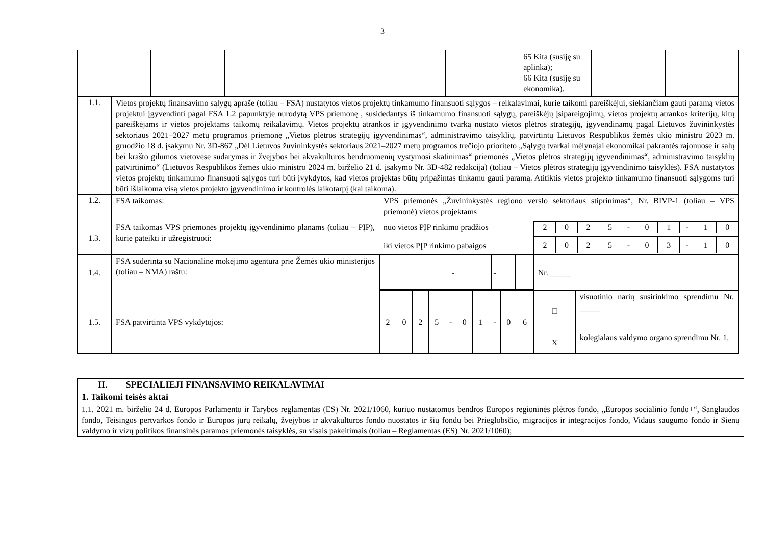3
| | | | | | | 65 Kita (susiję su aplinka); 66 Kita (susiję su ekonomika). | | |
| 1.1. | Vietos projektų finansavimo sąlygų apraše (toliau – FSA) nustatytos vietos projektų tinkamumo finansuoti sąlygos – reikalavimai, kurie taikomi pareiškėjui, siekiančiam gauti paramą vietos projektui įgyvendinti pagal FSA 1.2 papunktyje nurodytą VPS priemonę , susidedantys iš tinkamumo finansuoti sąlygų, pareiškėjų įsipareigojimų, vietos projektų atrankos kriterijų, kitų pareiškėjams ir vietos projektams taikomų reikalavimų. Vietos projektų atrankos ir įgyvendinimo tvarką nustato vietos plėtros strategijų, įgyvendinamų pagal Lietuvos žuvininkystės sektoriaus 2021–2027 metų programos priemonę „Vietos plėtros strategijų įgyvendinimas“, administravimo taisyklių, patvirtintų Lietuvos Respublikos žemės ūkio ministro 2023 m. gruodžio 18 d. įsakymu Nr. 3D-867 „Dėl Lietuvos žuvininkystės sektoriaus 2021–2027 metų programos trečiojo prioriteto „Sąlygų tvarkai mėlynajai ekonomikai pakrantės rajonuose ir salų bei krašto gilumos vietovėse sudarymas ir žvejybos bei akvakultūros bendruomenių vystymosi skatinimas“ priemonės „Vietos plėtros strategijų įgyvendinimas“, administravimo taisyklių patvirtinimo“ (Lietuvos Respublikos žemės ūkio ministro 2024 m. birželio 21 d. įsakymo Nr. 3D-482 redakcija) (toliau – Vietos plėtros strategijų įgyvendinimo taisyklės). FSA nustatytos vietos projektų tinkamumo finansuoti sąlygos turi būti įvykdytos, kad vietos projektas būtų pripažintas tinkamu gauti paramą. Atitiktis vietos projekto tinkamumo finansuoti sąlygoms turi būti išlaikoma visą vietos projekto įgyvendinimo ir kontrolės laikotarpį (kai taikoma). | | |
| 1.2. | FSA taikomas: | VPS priemonės „Žuvininkystės regiono verslo sektoriaus stiprinimas“, Nr. BIVP-1 (toliau – VPS priemonė) vietos projektams | |
| 1.3. | FSA taikomas VPS priemonės projektų įgyvendinimo planams (toliau – PĮP), kurie pateikti ir užregistruoti: | nuo vietos PĮP rinkimo pradžios | / 2 / 0 / 2 / 5 / - / 0 / 1 / - / 1 / 0 / |
| | | iki vietos PĮP rinkimo pabaigos | / 2 / 0 / 2 / 5 / - / 0 / 3 / - / 1 / 0 / |
| 1.4. | FSA suderinta su Nacionaline mokėjimo agentūra prie Žemės ūkio ministerijos (toliau – NMA) raštu: | / / / / / - / / / - / / / | Nr. _____ |
| 1.5. | FSA patvirtinta VPS vykdytojos: | / 2 / 0 / 2 / 5 / - / 0 / 1 / - / 0 / 6 / | / □ / visuotinio narių susirinkimo sprendimu Nr. _____ / / X / kolegialaus valdymo organo sprendimu Nr. 1. / |
| II. SPECIALIEJI FINANSAVIMO REIKALAVIMAI |
| 1. Taikomi teisės aktai |
| 1.1. 2021 m. birželio 24 d. Europos Parlamento ir Tarybos reglamentas (ES) Nr. 2021/1060, kuriuo nustatomos bendros Europos regioninės plėtros fondo, „Europos socialinio fondo+“, Sanglaudos fondo, Teisingos pertvarkos fondo ir Europos jūrų reikalų, žvejybos ir akvakultūros fondo nuostatos ir šių fondų bei Prieglobsčio, migracijos ir integracijos fondo, Vidaus saugumo fondo ir Sienų valdymo ir vizų politikos finansinės paramos priemonės taisyklės, su visais pakeitimais (toliau – Reglamentas (ES) Nr. 2021/1060); |